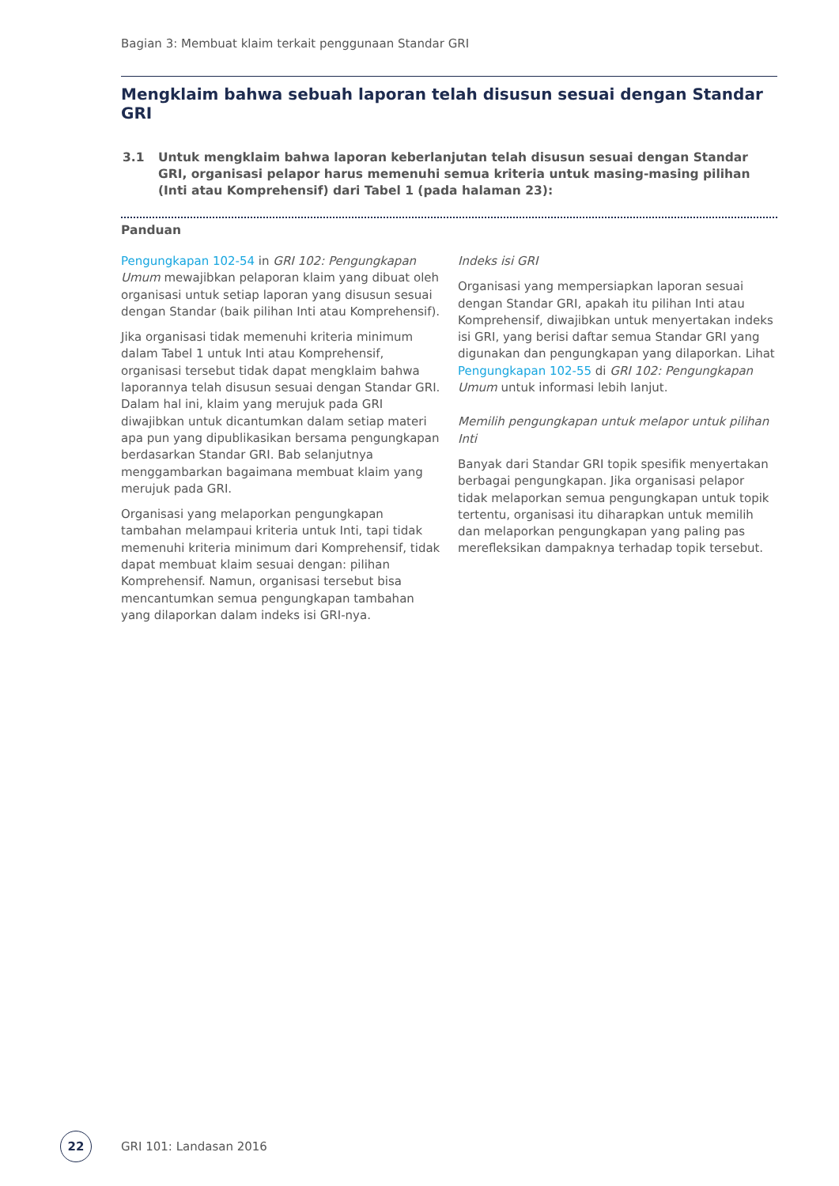Bagian 3: Membuat klaim terkait penggunaan Standar GRI
Mengklaim bahwa sebuah laporan telah disusun sesuai dengan Standar GRI
3.1 Untuk mengklaim bahwa laporan keberlanjutan telah disusun sesuai dengan Standar GRI, organisasi pelapor harus memenuhi semua kriteria untuk masing-masing pilihan (Inti atau Komprehensif) dari Tabel 1 (pada halaman 23):
Panduan
Pengungkapan 102-54 in GRI 102: Pengungkapan Umum mewajibkan pelaporan klaim yang dibuat oleh organisasi untuk setiap laporan yang disusun sesuai dengan Standar (baik pilihan Inti atau Komprehensif).
Jika organisasi tidak memenuhi kriteria minimum dalam Tabel 1 untuk Inti atau Komprehensif, organisasi tersebut tidak dapat mengklaim bahwa laporannya telah disusun sesuai dengan Standar GRI. Dalam hal ini, klaim yang merujuk pada GRI diwajibkan untuk dicantumkan dalam setiap materi apa pun yang dipublikasikan bersama pengungkapan berdasarkan Standar GRI. Bab selanjutnya menggambarkan bagaimana membuat klaim yang merujuk pada GRI.
Organisasi yang melaporkan pengungkapan tambahan melampaui kriteria untuk Inti, tapi tidak memenuhi kriteria minimum dari Komprehensif, tidak dapat membuat klaim sesuai dengan: pilihan Komprehensif. Namun, organisasi tersebut bisa mencantumkan semua pengungkapan tambahan yang dilaporkan dalam indeks isi GRI-nya.
Indeks isi GRI
Organisasi yang mempersiapkan laporan sesuai dengan Standar GRI, apakah itu pilihan Inti atau Komprehensif, diwajibkan untuk menyertakan indeks isi GRI, yang berisi daftar semua Standar GRI yang digunakan dan pengungkapan yang dilaporkan. Lihat Pengungkapan 102-55 di GRI 102: Pengungkapan Umum untuk informasi lebih lanjut.
Memilih pengungkapan untuk melapor untuk pilihan Inti
Banyak dari Standar GRI topik spesifik menyertakan berbagai pengungkapan. Jika organisasi pelapor tidak melaporkan semua pengungkapan untuk topik tertentu, organisasi itu diharapkan untuk memilih dan melaporkan pengungkapan yang paling pas merefleksikan dampaknya terhadap topik tersebut.
22
GRI 101: Landasan 2016